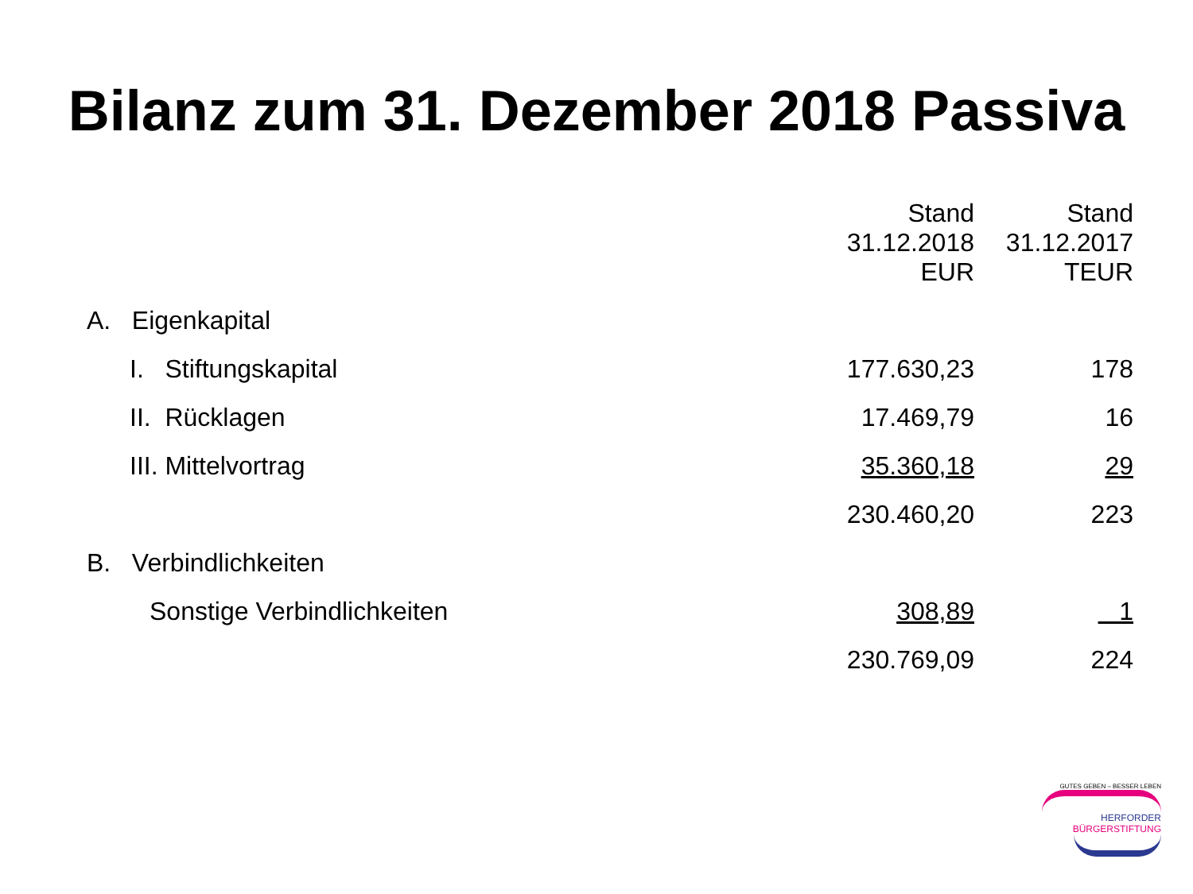Bilanz zum 31. Dezember 2018 Passiva
| | Stand 31.12.2018 EUR | Stand 31.12.2017 TEUR |
| --- | --- | --- |
| A. Eigenkapital | | |
| I. Stiftungskapital | 177.630,23 | 178 |
| II. Rücklagen | 17.469,79 | 16 |
| III. Mittelvortrag | 35.360,18 | 29 |
| | 230.460,20 | 223 |
| B. Verbindlichkeiten | | |
| Sonstige Verbindlichkeiten | 308,89 | 1 |
| | 230.769,09 | 224 |
GUTES GEBEN – BESSER LEBEN
HERFORDER
BÜRGERSTIFTUNG